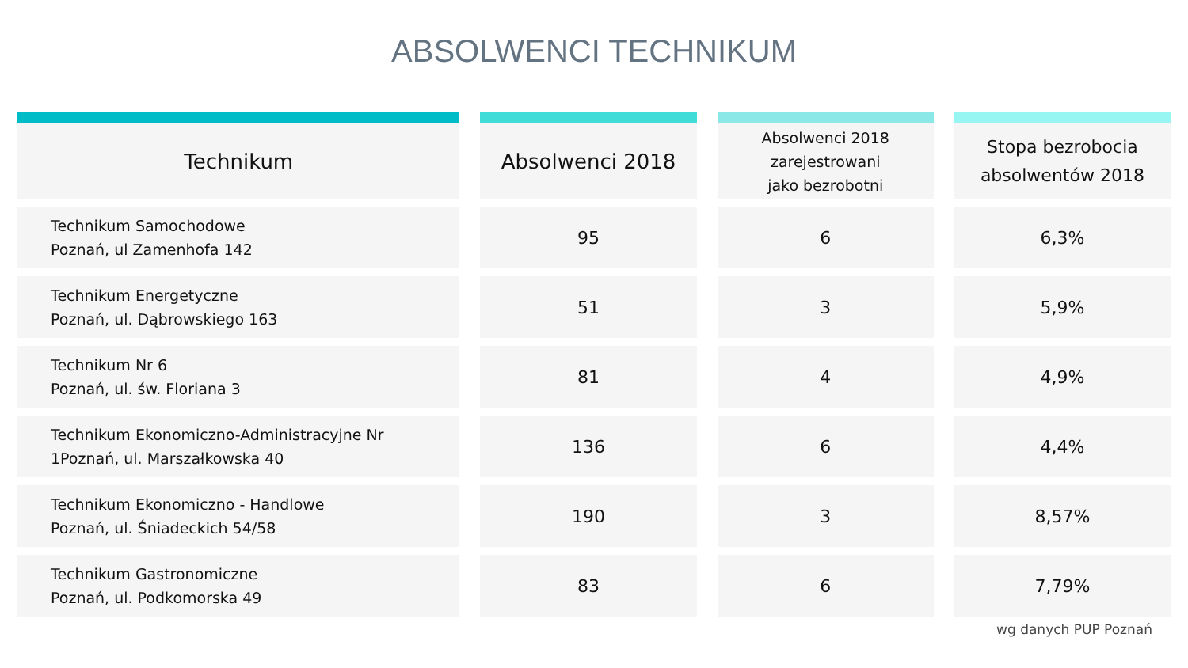ABSOLWENCI TECHNIKUM
| Technikum | Absolwenci 2018 | Absolwenci 2018 zarejestrowani jako bezrobotni | Stopa bezrobocia absolwentów 2018 |
| --- | --- | --- | --- |
| Technikum Samochodowe Poznań, ul Zamenhofa 142 | 95 | 6 | 6,3% |
| Technikum Energetyczne Poznań, ul. Dąbrowskiego 163 | 51 | 3 | 5,9% |
| Technikum Nr 6 Poznań, ul. św. Floriana 3 | 81 | 4 | 4,9% |
| Technikum Ekonomiczno-Administracyjne Nr 1Poznań, ul. Marszałkowska 40 | 136 | 6 | 4,4% |
| Technikum Ekonomiczno - Handlowe Poznań, ul. Śniadeckich 54/58 | 190 | 3 | 8,57% |
| Technikum Gastronomiczne Poznań, ul. Podkomorska 49 | 83 | 6 | 7,79% |
wg danych PUP Poznań